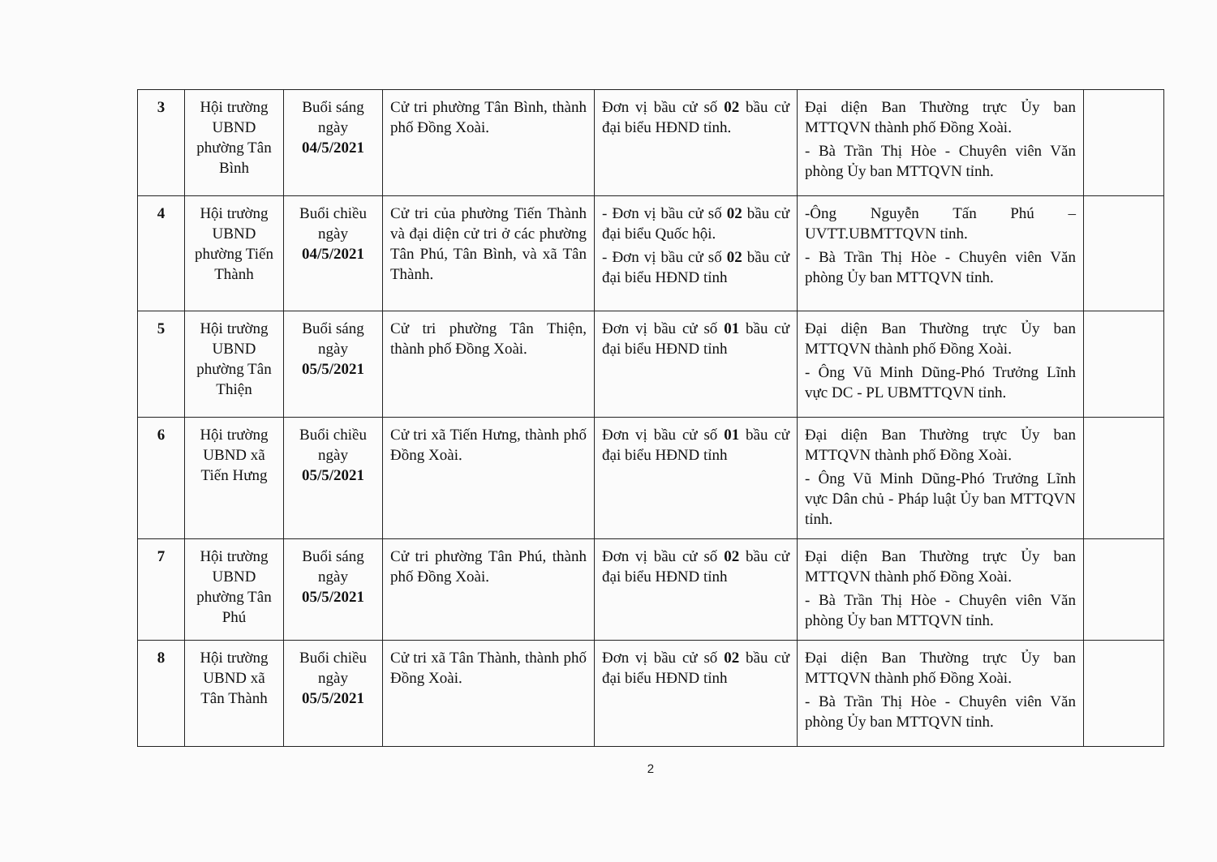| 3 | Hội trường UBND phường Tân Bình | Buổi sáng ngày 04/5/2021 | Cử tri phường Tân Bình, thành phố Đồng Xoài. | Đơn vị bầu cử số 02 bầu cử đại biểu HĐND tỉnh. | Đại diện Ban Thường trực Ủy ban MTTQVN thành phố Đồng Xoài. - Bà Trần Thị Hòe - Chuyên viên Văn phòng Ủy ban MTTQVN tỉnh. | |
| 4 | Hội trường UBND phường Tiến Thành | Buổi chiều ngày 04/5/2021 | Cử tri của phường Tiến Thành và đại diện cử tri ở các phường Tân Phú, Tân Bình, và xã Tân Thành. | - Đơn vị bầu cử số 02 bầu cử đại biểu Quốc hội. - Đơn vị bầu cử số 02 bầu cử đại biểu HĐND tỉnh | -Ông Nguyễn Tấn Phú – UVTT.UBMTTQVN tỉnh. - Bà Trần Thị Hòe - Chuyên viên Văn phòng Ủy ban MTTQVN tỉnh. | |
| 5 | Hội trường UBND phường Tân Thiện | Buổi sáng ngày 05/5/2021 | Cử tri phường Tân Thiện, thành phố Đồng Xoài. | Đơn vị bầu cử số 01 bầu cử đại biểu HĐND tỉnh | Đại diện Ban Thường trực Ủy ban MTTQVN thành phố Đồng Xoài. - Ông Vũ Minh Dũng-Phó Trưởng Lĩnh vực DC - PL UBMTTQVN tỉnh. | |
| 6 | Hội trường UBND xã Tiến Hưng | Buổi chiều ngày 05/5/2021 | Cử tri xã Tiến Hưng, thành phố Đồng Xoài. | Đơn vị bầu cử số 01 bầu cử đại biểu HĐND tỉnh | Đại diện Ban Thường trực Ủy ban MTTQVN thành phố Đồng Xoài. - Ông Vũ Minh Dũng-Phó Trưởng Lĩnh vực Dân chủ - Pháp luật Ủy ban MTTQVN tỉnh. | |
| 7 | Hội trường UBND phường Tân Phú | Buổi sáng ngày 05/5/2021 | Cử tri phường Tân Phú, thành phố Đồng Xoài. | Đơn vị bầu cử số 02 bầu cử đại biểu HĐND tỉnh | Đại diện Ban Thường trực Ủy ban MTTQVN thành phố Đồng Xoài. - Bà Trần Thị Hòe - Chuyên viên Văn phòng Ủy ban MTTQVN tỉnh. | |
| 8 | Hội trường UBND xã Tân Thành | Buổi chiều ngày 05/5/2021 | Cử tri xã Tân Thành, thành phố Đồng Xoài. | Đơn vị bầu cử số 02 bầu cử đại biểu HĐND tỉnh | Đại diện Ban Thường trực Ủy ban MTTQVN thành phố Đồng Xoài. - Bà Trần Thị Hòe - Chuyên viên Văn phòng Ủy ban MTTQVN tỉnh. | |
2